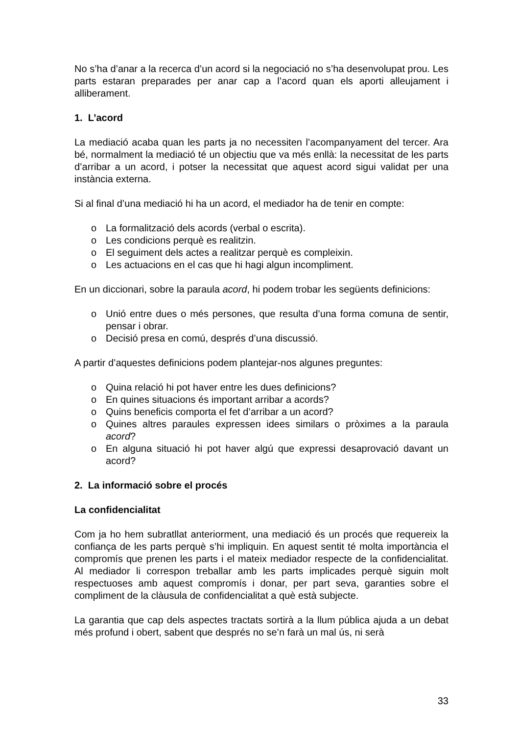No s’ha d’anar a la recerca d’un acord si la negociació no s’ha desenvolupat prou. Les parts estaran preparades per anar cap a l’acord quan els aporti alleujament i alliberament.
1. L’acord
La mediació acaba quan les parts ja no necessiten l’acompanyament del tercer. Ara bé, normalment la mediació té un objectiu que va més enllà: la necessitat de les parts d’arribar a un acord, i potser la necessitat que aquest acord sigui validat per una instància externa.
Si al final d’una mediació hi ha un acord, el mediador ha de tenir en compte:
o La formalització dels acords (verbal o escrita).
o Les condicions perquè es realitzin.
o El seguiment dels actes a realitzar perquè es compleixin.
o Les actuacions en el cas que hi hagi algun incompliment.
En un diccionari, sobre la paraula acord, hi podem trobar les següents definicions:
o Unió entre dues o més persones, que resulta d’una forma comuna de sentir, pensar i obrar.
o Decisió presa en comú, després d’una discussió.
A partir d’aquestes definicions podem plantejar-nos algunes preguntes:
o Quina relació hi pot haver entre les dues definicions?
o En quines situacions és important arribar a acords?
o Quins beneficis comporta el fet d’arribar a un acord?
o Quines altres paraules expressen idees similars o pròximes a la paraula acord?
o En alguna situació hi pot haver algú que expressi desaprovació davant un acord?
2. La informació sobre el procés
La confidencialitat
Com ja ho hem subratllat anteriorment, una mediació és un procés que requereix la confiança de les parts perquè s’hi impliquin. En aquest sentit té molta importància el compromís que prenen les parts i el mateix mediador respecte de la confidencialitat. Al mediador li correspon treballar amb les parts implicades perquè siguin molt respectuoses amb aquest compromís i donar, per part seva, garanties sobre el compliment de la clàusula de confidencialitat a què està subjecte.
La garantia que cap dels aspectes tractats sortirà a la llum pública ajuda a un debat més profund i obert, sabent que després no se’n farà un mal ús, ni serà
33